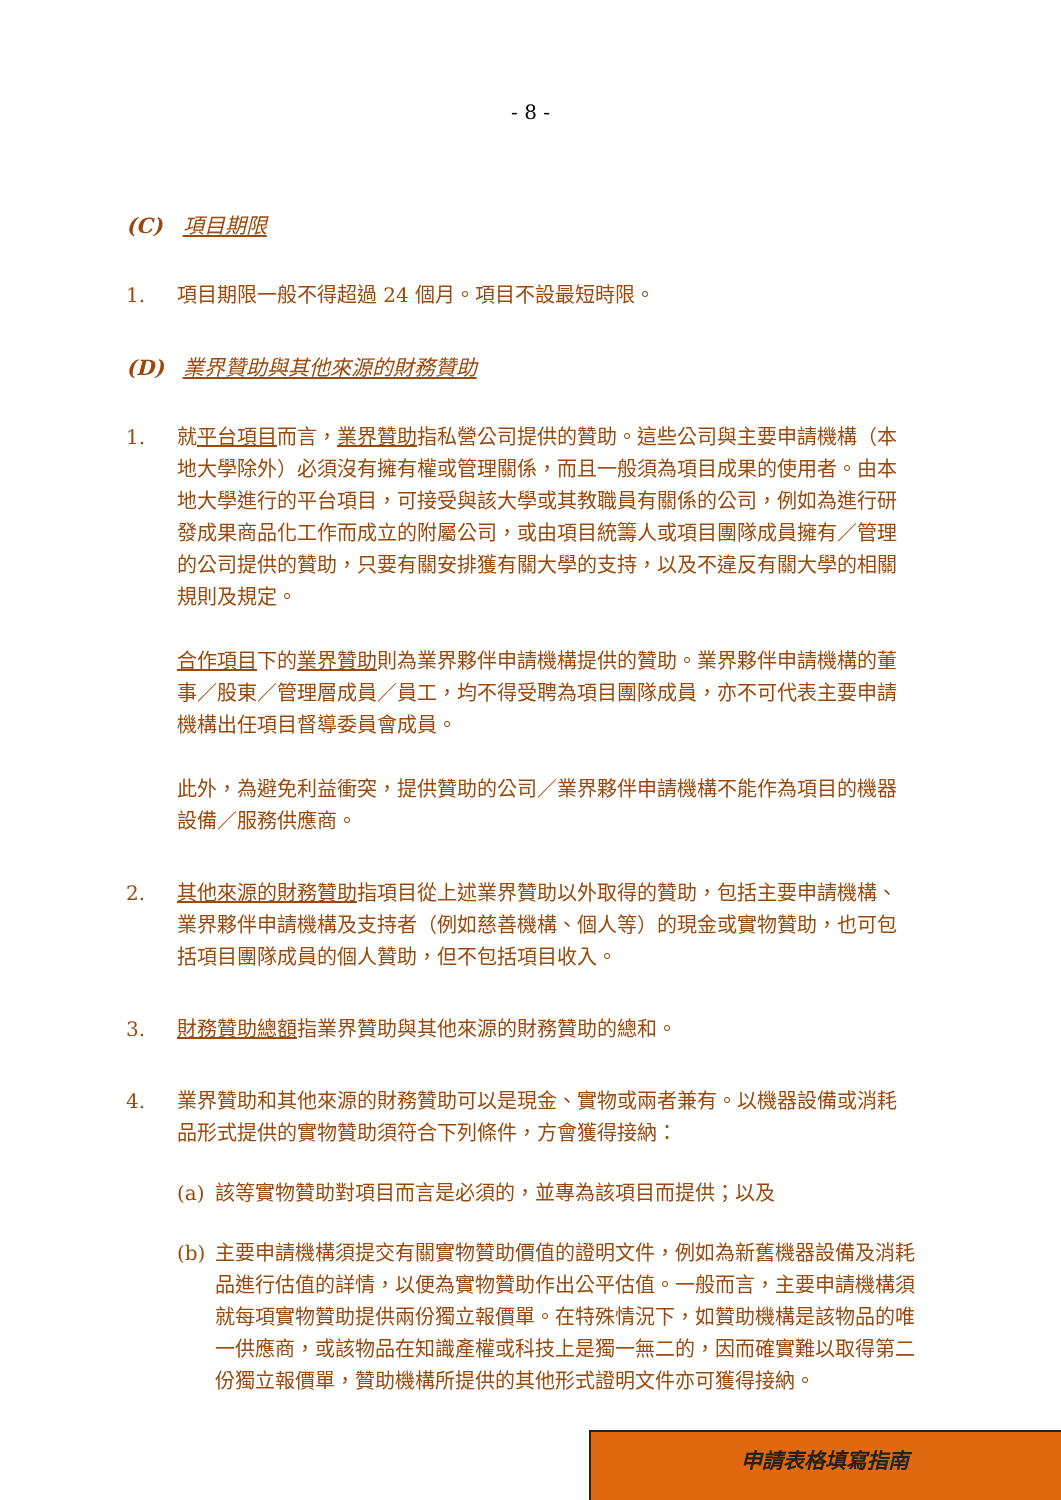- 8 -
(C) 項目期限
1. 項目期限一般不得超過 24 個月。項目不設最短時限。
(D) 業界贊助與其他來源的財務贊助
1. 就平台項目而言，業界贊助指私營公司提供的贊助。這些公司與主要申請機構（本地大學除外）必須沒有擁有權或管理關係，而且一般須為項目成果的使用者。由本地大學進行的平台項目，可接受與該大學或其教職員有關係的公司，例如為進行研發成果商品化工作而成立的附屬公司，或由項目統籌人或項目團隊成員擁有／管理的公司提供的贊助，只要有關安排獲有關大學的支持，以及不違反有關大學的相關規則及規定。
合作項目下的業界贊助則為業界夥伴申請機構提供的贊助。業界夥伴申請機構的董事／股東／管理層成員／員工，均不得受聘為項目團隊成員，亦不可代表主要申請機構出任項目督導委員會成員。
此外，為避免利益衝突，提供贊助的公司／業界夥伴申請機構不能作為項目的機器設備／服務供應商。
2. 其他來源的財務贊助指項目從上述業界贊助以外取得的贊助，包括主要申請機構、業界夥伴申請機構及支持者（例如慈善機構、個人等）的現金或實物贊助，也可包括項目團隊成員的個人贊助，但不包括項目收入。
3. 財務贊助總額指業界贊助與其他來源的財務贊助的總和。
4. 業界贊助和其他來源的財務贊助可以是現金、實物或兩者兼有。以機器設備或消耗品形式提供的實物贊助須符合下列條件，方會獲得接納：
(a) 該等實物贊助對項目而言是必須的，並專為該項目而提供；以及
(b) 主要申請機構須提交有關實物贊助價值的證明文件，例如為新舊機器設備及消耗品進行估值的詳情，以便為實物贊助作出公平估值。一般而言，主要申請機構須就每項實物贊助提供兩份獨立報價單。在特殊情況下，如贊助機構是該物品的唯一供應商，或該物品在知識產權或科技上是獨一無二的，因而確實難以取得第二份獨立報價單，贊助機構所提供的其他形式證明文件亦可獲得接納。
申請表格填寫指南